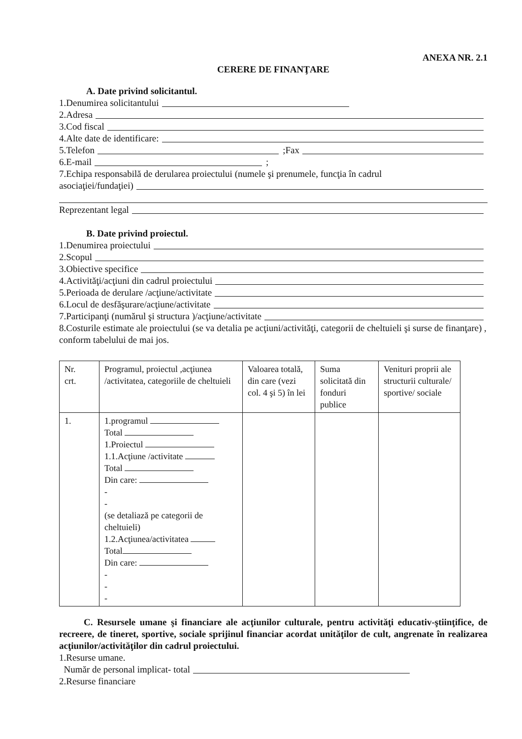ANEXA NR. 2.1
CERERE DE FINANŢARE
A. Date privind solicitantul.
1.Denumirea solicitantului
2.Adresa
3.Cod fiscal
4.Alte date de identificare:
5.Telefon ;Fax
6.E-mail ;
7.Echipa responsabilă de derularea proiectului (numele şi prenumele, funcţia în cadrul
asociaţiei/fundaţiei)
Reprezentant legal
B. Date privind proiectul.
1.Denumirea proiectului
2.Scopul
3.Obiective specifice
4.Activităţi/acţiuni din cadrul proiectului
5.Perioada de derulare /acţiune/activitate
6.Locul de desfăşurare/acţiune/activitate
7.Participanţi (numărul şi structura )/acţiune/activitate
8.Costurile estimate ale proiectului (se va detalia pe acţiuni/activităţi, categorii de cheltuieli şi surse de finanţare) , conform tabelului de mai jos.
| Nr. crt. | Programul, proiectul ,acţiunea /activitatea, categoriile de cheltuieli | Valoarea totală, din care (vezi col. 4 şi 5) în lei | Suma solicitată din fonduri publice | Venituri proprii ale structurii culturale/ sportive/ sociale |
| 1. | 1.programul Total 1.Proiectul 1.1.Acţiune /activitate Total Din care: - - (se detaliază pe categorii de cheltuieli) 1.2.Acţiunea/activitatea Total Din care: - - - | | | |
C. Resursele umane şi financiare ale acţiunilor culturale, pentru activităţi educativ-ştiinţifice, de recreere, de tineret, sportive, sociale sprijinul financiar acordat unităţilor de cult, angrenate în realizarea acţiunilor/activităţilor din cadrul proiectului.
1.Resurse umane.
Număr de personal implicat- total
2.Resurse financiare